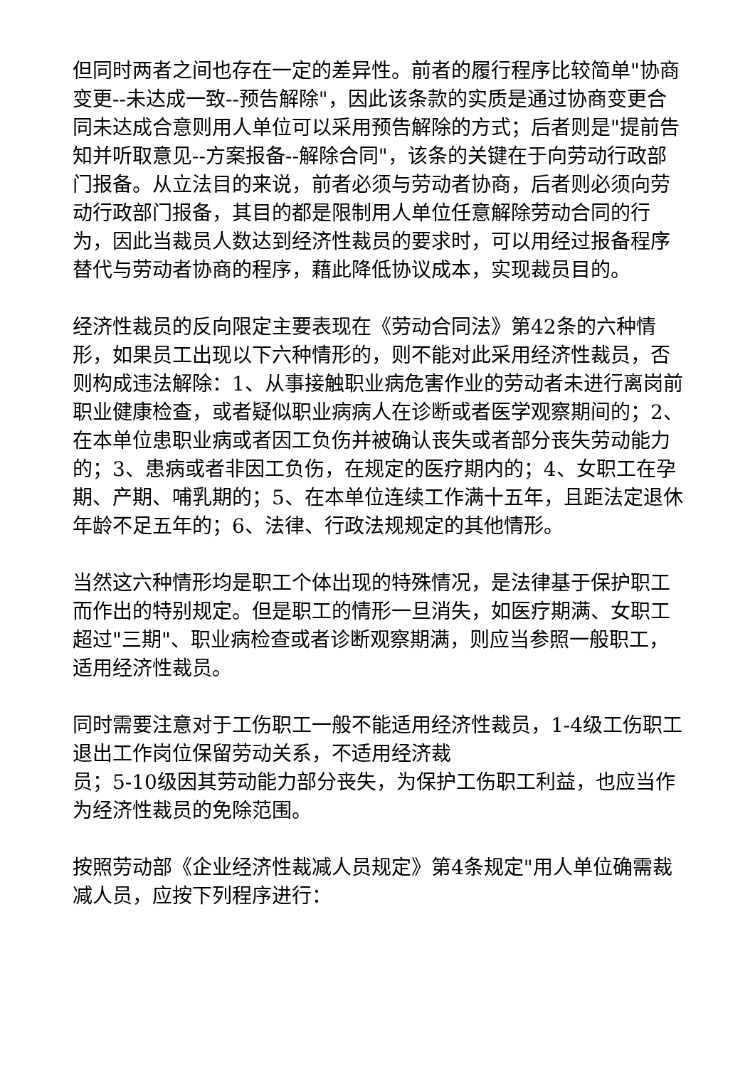但同时两者之间也存在一定的差异性。前者的履行程序比较简单"协商变更--未达成一致--预告解除"，因此该条款的实质是通过协商变更合同未达成合意则用人单位可以采用预告解除的方式；后者则是"提前告知并听取意见--方案报备--解除合同"，该条的关键在于向劳动行政部门报备。从立法目的来说，前者必须与劳动者协商，后者则必须向劳动行政部门报备，其目的都是限制用人单位任意解除劳动合同的行为，因此当裁员人数达到经济性裁员的要求时，可以用经过报备程序替代与劳动者协商的程序，藉此降低协议成本，实现裁员目的。
经济性裁员的反向限定主要表现在《劳动合同法》第42条的六种情形，如果员工出现以下六种情形的，则不能对此采用经济性裁员，否则构成违法解除：1、从事接触职业病危害作业的劳动者未进行离岗前职业健康检查，或者疑似职业病病人在诊断或者医学观察期间的；2、在本单位患职业病或者因工负伤并被确认丧失或者部分丧失劳动能力的；3、患病或者非因工负伤，在规定的医疗期内的；4、女职工在孕期、产期、哺乳期的；5、在本单位连续工作满十五年，且距法定退休年龄不足五年的；6、法律、行政法规规定的其他情形。
当然这六种情形均是职工个体出现的特殊情况，是法律基于保护职工而作出的特别规定。但是职工的情形一旦消失，如医疗期满、女职工超过"三期"、职业病检查或者诊断观察期满，则应当参照一般职工，适用经济性裁员。
同时需要注意对于工伤职工一般不能适用经济性裁员，1-4级工伤职工退出工作岗位保留劳动关系，不适用经济裁
员；5-10级因其劳动能力部分丧失，为保护工伤职工利益，也应当作为经济性裁员的免除范围。
按照劳动部《企业经济性裁减人员规定》第4条规定"用人单位确需裁减人员，应按下列程序进行：